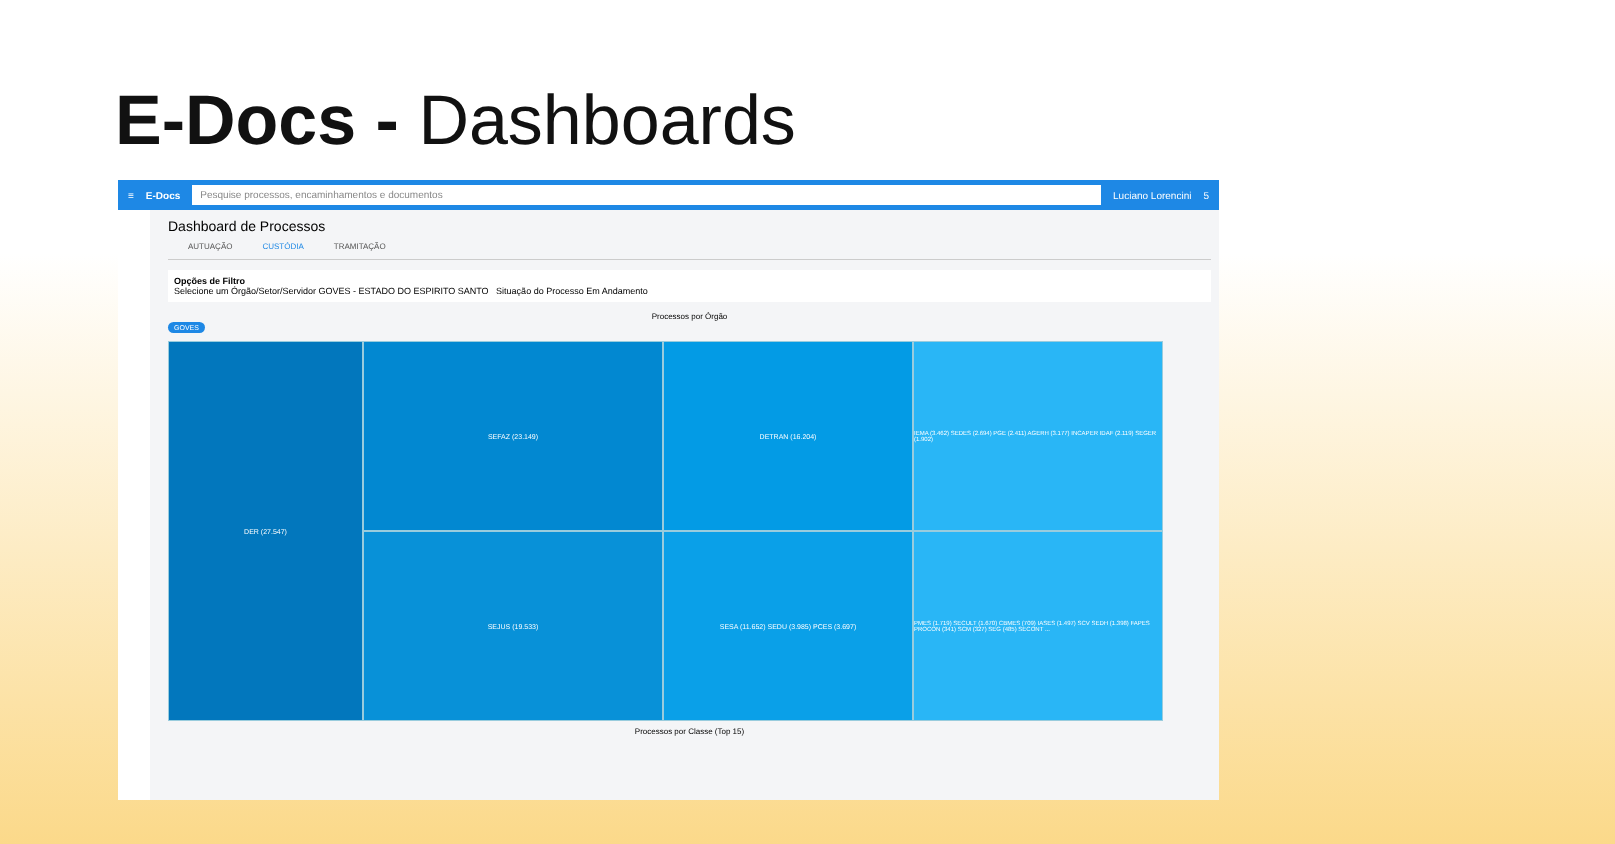E-Docs - Dashboards
≡ E-Docs
Pesquise processos, encaminhamentos e documentos
Luciano Lorencini 5
Dashboard de Processos
AUTUAÇÃO CUSTÓDIA TRAMITAÇÃO
Opções de Filtro
Selecione um Órgão/Setor/Servidor GOVES - ESTADO DO ESPIRITO SANTO Situação do Processo Em Andamento
Processos por Órgão
GOVES
DER (27.547)
SEFAZ (23.149)
DETRAN (16.204)
IEMA (3.462) SEDES (2.694) PGE (2.411) AGERH (3.177) INCAPER IDAF (2.119) SEGER (1.902)
SEJUS (19.533)
SESA (11.652) SEDU (3.985) PCES (3.697)
PMES (1.719) SECULT (1.670) CBMES (709) IASES (1.497) SCV SEDH (1.398) FAPES PROCON (341) SCM (327) SEG (485) SECONT ...
Processos por Classe (Top 15)